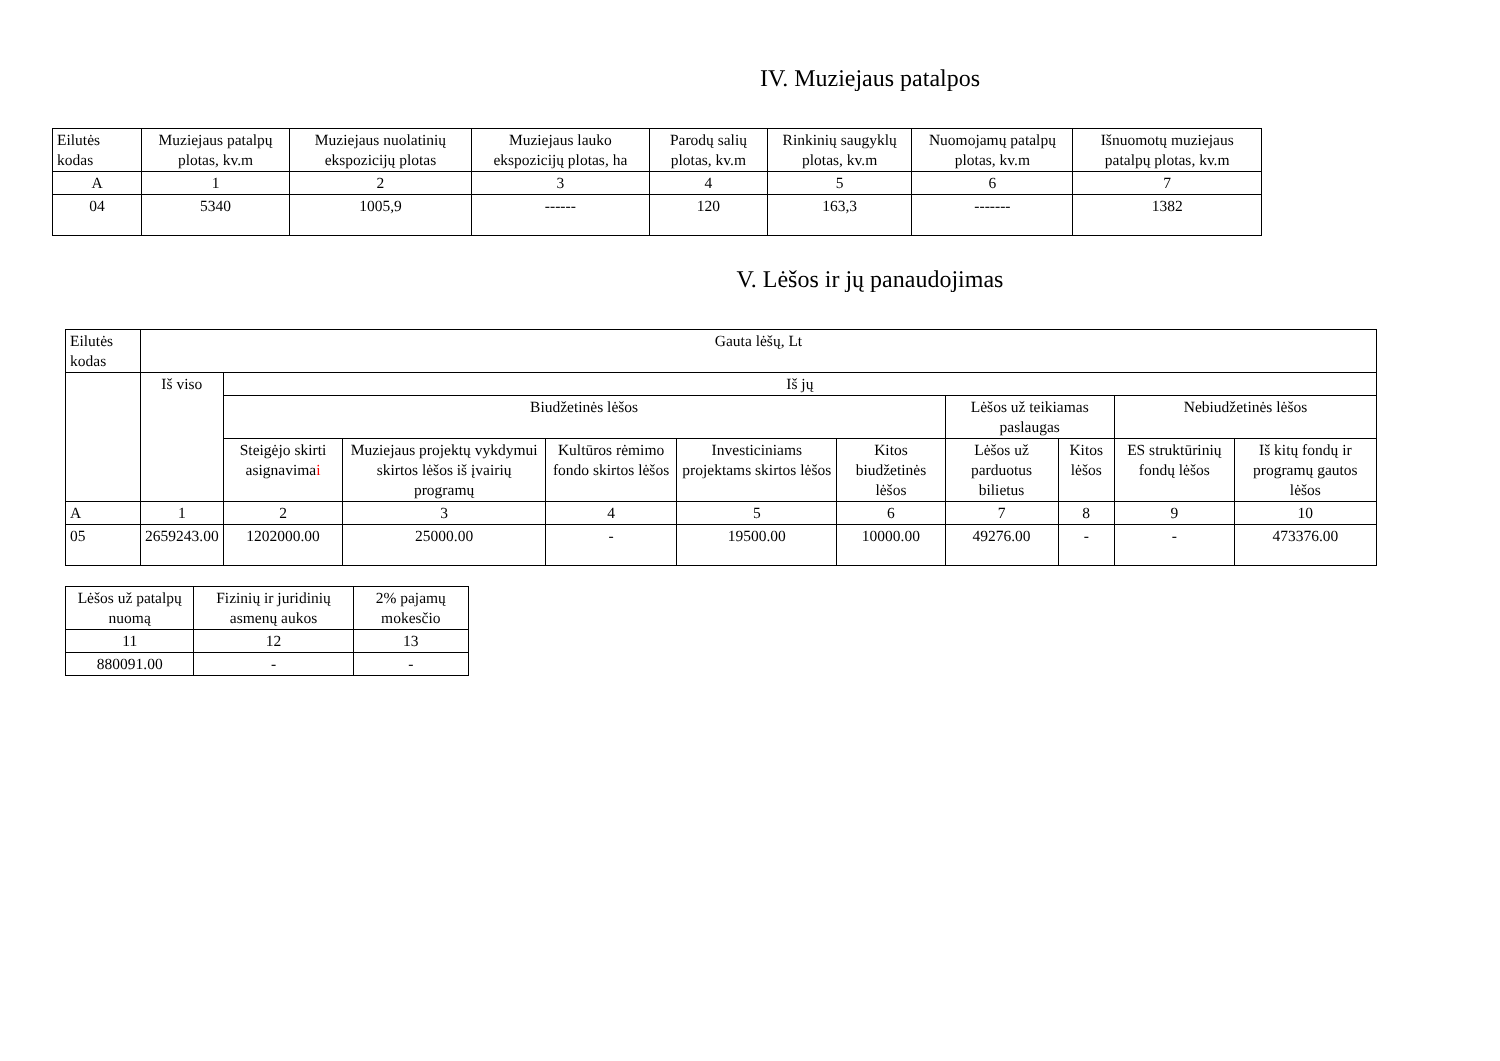IV. Muziejaus patalpos
| Eilutės kodas | Muziejaus patalpų plotas, kv.m | Muziejaus nuolatinių ekspozicijų plotas | Muziejaus lauko ekspozicijų plotas, ha | Parodų salių plotas, kv.m | Rinkinių saugyklų plotas, kv.m | Nuomojamų patalpų plotas, kv.m | Išnuomotų muziejaus patalpų plotas, kv.m |
| --- | --- | --- | --- | --- | --- | --- | --- |
| A | 1 | 2 | 3 | 4 | 5 | 6 | 7 |
| 04 | 5340 | 1005,9 | ------ | 120 | 163,3 | ------- | 1382 |
V. Lėšos ir jų panaudojimas
| Eilutės kodas | Gauta lėšų, Lt | | | | | | | | | |
| --- | --- | --- | --- | --- | --- | --- | --- | --- | --- | --- |
| | Iš viso | Iš jų | | | | | | | | |
| | | Biudžetinės lėšos | | | | | Lėšos už teikiamas paslaugas | | Nebiudžetinės lėšos | |
| | | Steigėjo skirti asignavima i | Muziejaus projektų vykdymui skirtos lėšos iš įvairių programų | Kultūros rėmimo fondo skirtos lėšos | Investiciniams projektams skirtos lėšos | Kitos biudžetinės lėšos | Lėšos už parduotus bilietus | Kitos lėšos | ES struktūrinių fondų lėšos | Iš kitų fondų ir programų gautos lėšos |
| A | 1 | 2 | 3 | 4 | 5 | 6 | 7 | 8 | 9 | 10 |
| 05 | 2659243.00 | 1202000.00 | 25000.00 | - | 19500.00 | 10000.00 | 49276.00 | - | - | 473376.00 |
| Lėšos už patalpų nuomą | Fizinių ir juridinių asmenų aukos | 2% pajamų mokesčio |
| 11 | 12 | 13 |
| 880091.00 | - | - |